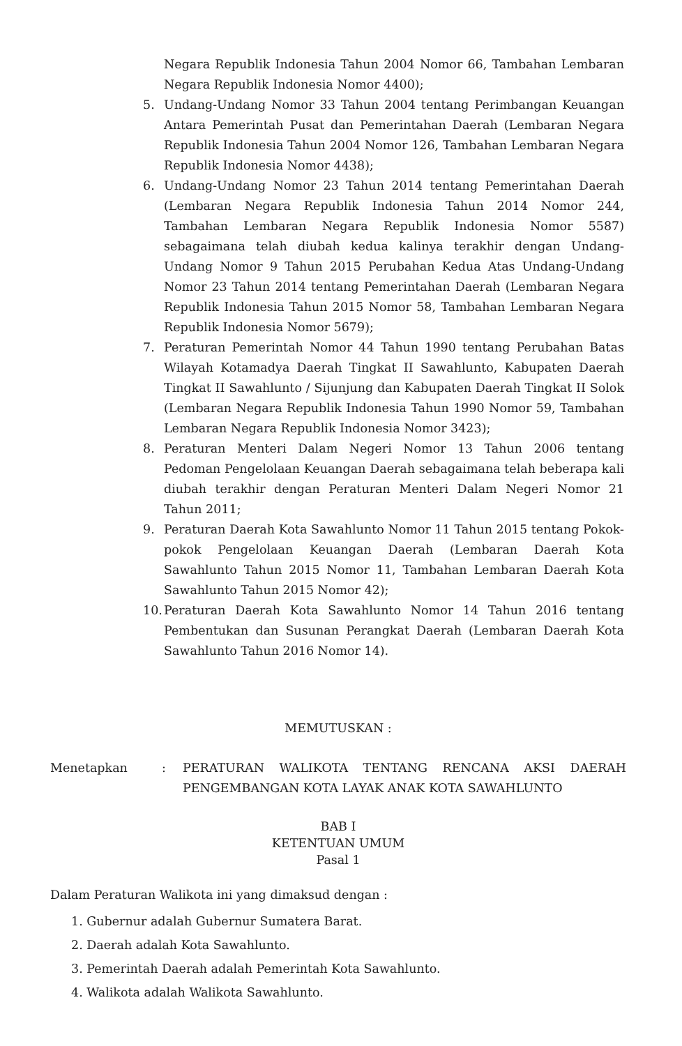Negara Republik Indonesia Tahun 2004 Nomor 66, Tambahan Lembaran Negara Republik Indonesia Nomor 4400);
5. Undang-Undang Nomor 33 Tahun 2004 tentang Perimbangan Keuangan Antara Pemerintah Pusat dan Pemerintahan Daerah (Lembaran Negara Republik Indonesia Tahun 2004 Nomor 126, Tambahan Lembaran Negara Republik Indonesia Nomor 4438);
6. Undang-Undang Nomor 23 Tahun 2014 tentang Pemerintahan Daerah (Lembaran Negara Republik Indonesia Tahun 2014 Nomor 244, Tambahan Lembaran Negara Republik Indonesia Nomor 5587) sebagaimana telah diubah kedua kalinya terakhir dengan Undang-Undang Nomor 9 Tahun 2015 Perubahan Kedua Atas Undang-Undang Nomor 23 Tahun 2014 tentang Pemerintahan Daerah (Lembaran Negara Republik Indonesia Tahun 2015 Nomor 58, Tambahan Lembaran Negara Republik Indonesia Nomor 5679);
7. Peraturan Pemerintah Nomor 44 Tahun 1990 tentang Perubahan Batas Wilayah Kotamadya Daerah Tingkat II Sawahlunto, Kabupaten Daerah Tingkat II Sawahlunto / Sijunjung dan Kabupaten Daerah Tingkat II Solok (Lembaran Negara Republik Indonesia Tahun 1990 Nomor 59, Tambahan Lembaran Negara Republik Indonesia Nomor 3423);
8. Peraturan Menteri Dalam Negeri Nomor 13 Tahun 2006 tentang Pedoman Pengelolaan Keuangan Daerah sebagaimana telah beberapa kali diubah terakhir dengan Peraturan Menteri Dalam Negeri Nomor 21 Tahun 2011;
9. Peraturan Daerah Kota Sawahlunto Nomor 11 Tahun 2015 tentang Pokok-pokok Pengelolaan Keuangan Daerah (Lembaran Daerah Kota Sawahlunto Tahun 2015 Nomor 11, Tambahan Lembaran Daerah Kota Sawahlunto Tahun 2015 Nomor 42);
10. Peraturan Daerah Kota Sawahlunto Nomor 14 Tahun 2016 tentang Pembentukan dan Susunan Perangkat Daerah (Lembaran Daerah Kota Sawahlunto Tahun 2016 Nomor 14).
MEMUTUSKAN :
Menetapkan: PERATURAN WALIKOTA TENTANG RENCANA AKSI DAERAH PENGEMBANGAN KOTA LAYAK ANAK KOTA SAWAHLUNTO
BAB I
KETENTUAN UMUM
Pasal 1
Dalam Peraturan Walikota ini yang dimaksud dengan :
1. Gubernur adalah Gubernur Sumatera Barat.
2. Daerah adalah Kota Sawahlunto.
3. Pemerintah Daerah adalah Pemerintah Kota Sawahlunto.
4. Walikota adalah Walikota Sawahlunto.